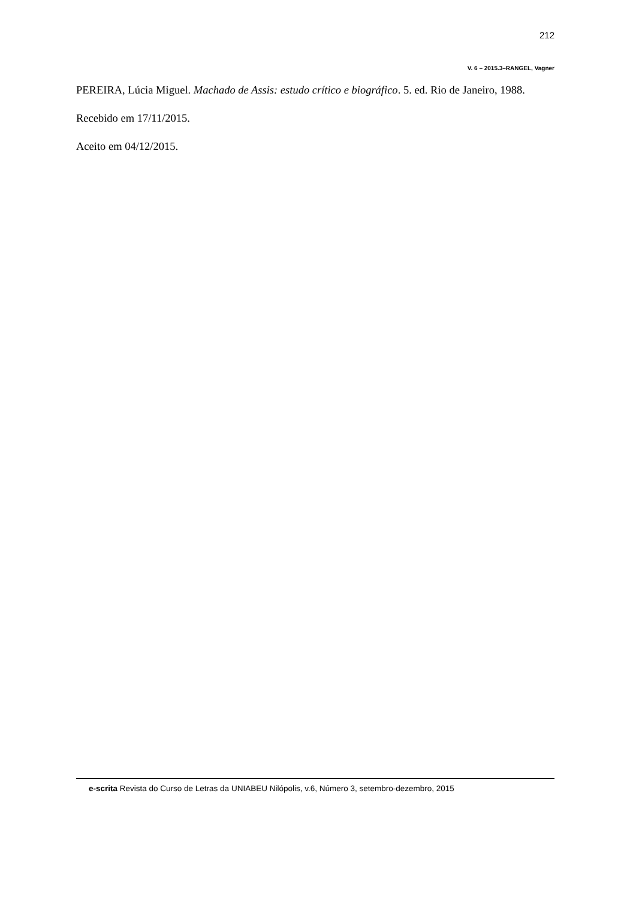212
V. 6 – 2015.3–RANGEL, Vagner
PEREIRA, Lúcia Miguel. Machado de Assis: estudo crítico e biográfico. 5. ed. Rio de Janeiro, 1988.
Recebido em 17/11/2015.
Aceito em 04/12/2015.
e-scrita Revista do Curso de Letras da UNIABEU Nilópolis, v.6, Número 3, setembro-dezembro, 2015